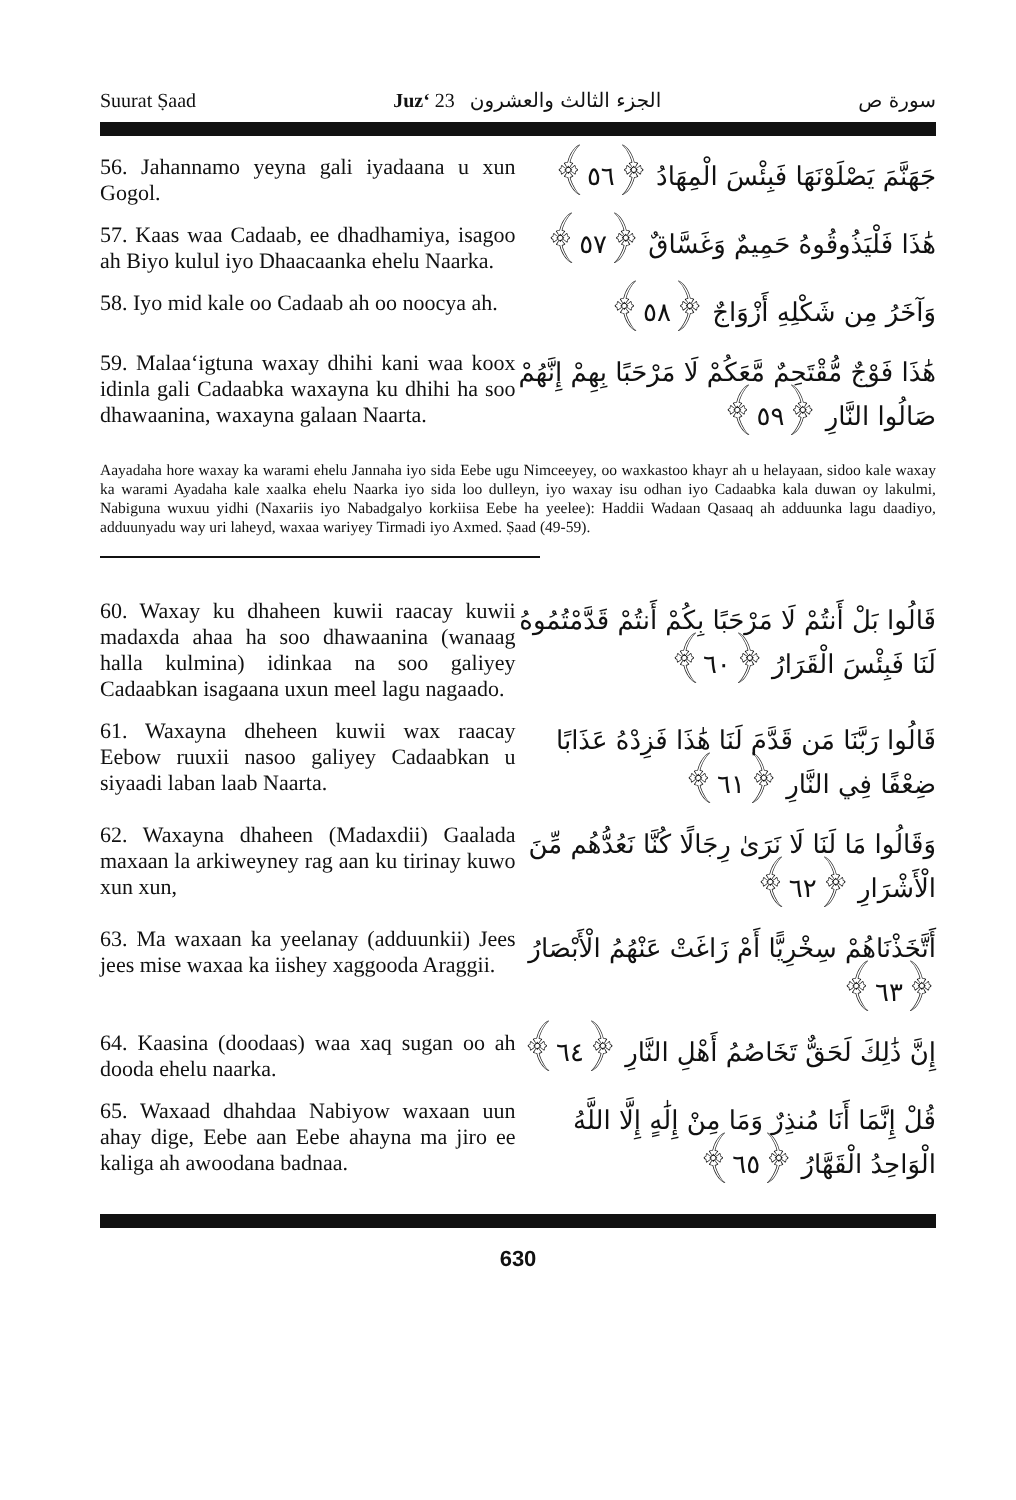Suurat Ṣaad Juz‘ 23 الجزء الثالث والعشرون سورة ص
56. Jahannamo yeyna gali iyadaana u xun Gogol.
جَهَنَّمَ يَصْلَوْنَهَا فَبِئْسَ الْمِهَادُ ﴿٥٦﴾
57. Kaas waa Cadaab, ee dhadhamiya, isagoo ah Biyo kulul iyo Dhaacaanka ehelu Naarka.
هَٰذَا فَلْيَذُوقُوهُ حَمِيمٌ وَغَسَّاقٌ ﴿٥٧﴾
58. Iyo mid kale oo Cadaab ah oo noocya ah.
وَآخَرُ مِن شَكْلِهِ أَزْوَاجٌ ﴿٥٨﴾
59. Malaa‘igtuna waxay dhihi kani waa koox idinla gali Cadaabka waxayna ku dhihi ha soo dhawaanina, waxayna galaan Naarta.
هَٰذَا فَوْجٌ مُّقْتَحِمٌ مَّعَكُمْ لَا مَرْحَبًا بِهِمْ إِنَّهُمْ صَالُوا النَّارِ ﴿٥٩﴾
Aayadaha hore waxay ka warami ehelu Jannaha iyo sida Eebe ugu Nimceeyey, oo waxkastoo khayr ah u helayaan, sidoo kale waxay ka warami Ayadaha kale xaalka ehelu Naarka iyo sida loo dulleyn, iyo waxay isu odhan iyo Cadaabka kala duwan oy lakulmi, Nabiguna wuxuu yidhi (Naxariis iyo Nabadgalyo korkiisa Eebe ha yeelee): Haddii Wadaan Qasaaq ah adduunka lagu daadiyo, adduunyadu way uri laheyd, waxaa wariyey Tirmadi iyo Axmed. Ṣaad (49-59).
60. Waxay ku dhaheen kuwii raacay kuwii madaxda ahaa ha soo dhawaanina (wanaag halla kulmina) idinkaa na soo galiyey Cadaabkan isagaana uxun meel lagu nagaado.
قَالُوا بَلْ أَنتُمْ لَا مَرْحَبًا بِكُمْ أَنتُمْ قَدَّمْتُمُوهُ لَنَا فَبِئْسَ الْقَرَارُ ﴿٦٠﴾
61. Waxayna dheheen kuwii wax raacay Eebow ruuxii nasoo galiyey Cadaabkan u siyaadi laban laab Naarta.
قَالُوا رَبَّنَا مَن قَدَّمَ لَنَا هَٰذَا فَزِدْهُ عَذَابًا ضِعْفًا فِي النَّارِ ﴿٦١﴾
62. Waxayna dhaheen (Madaxdii) Gaalada maxaan la arkiweyney rag aan ku tirinay kuwo xun xun,
وَقَالُوا مَا لَنَا لَا نَرَىٰ رِجَالًا كُنَّا نَعُدُّهُم مِّنَ الْأَشْرَارِ ﴿٦٢﴾
63. Ma waxaan ka yeelanay (adduunkii) Jees jees mise waxaa ka iishey xaggooda Araggii.
أَتَّخَذْنَاهُمْ سِخْرِيًّا أَمْ زَاغَتْ عَنْهُمُ الْأَبْصَارُ ﴿٦٣﴾
64. Kaasina (doodaas) waa xaq sugan oo ah dooda ehelu naarka.
إِنَّ ذَٰلِكَ لَحَقٌّ تَخَاصُمُ أَهْلِ النَّارِ ﴿٦٤﴾
65. Waxaad dhahdaa Nabiyow waxaan uun ahay dige, Eebe aan Eebe ahayna ma jiro ee kaliga ah awoodana badnaa.
قُلْ إِنَّمَا أَنَا مُنذِرٌ وَمَا مِنْ إِلَٰهٍ إِلَّا اللَّهُ الْوَاحِدُ الْقَهَّارُ ﴿٦٥﴾
630